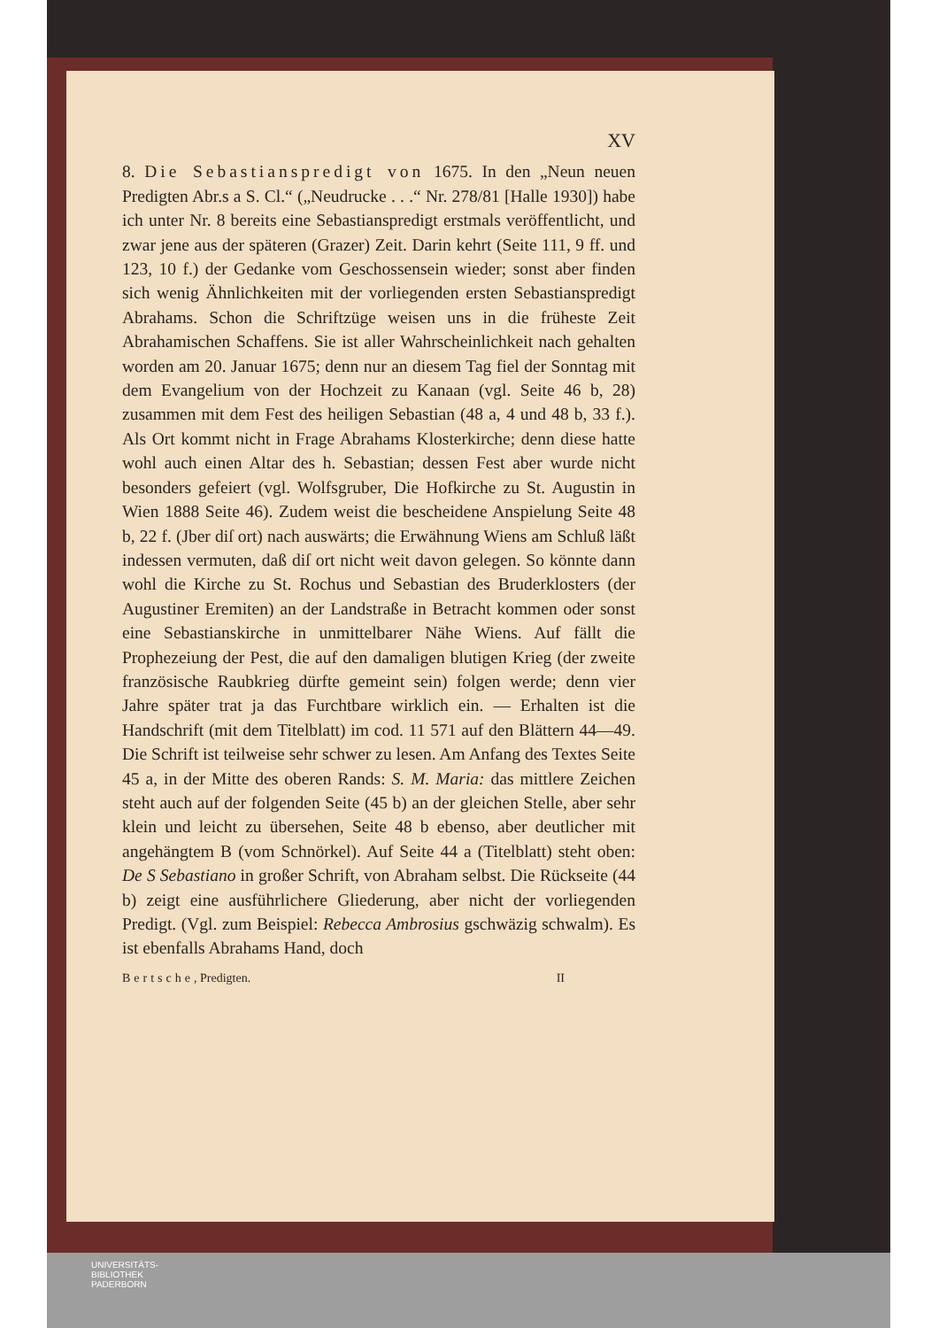XV
8. Die Sebastianspredigt von 1675. In den „Neun neuen Predigten Abr.s a S. Cl.“ („Neudrucke . . .“ Nr. 278/81 [Halle 1930]) habe ich unter Nr. 8 bereits eine Sebastianspredigt erstmals veröffentlicht, und zwar jene aus der späteren (Grazer) Zeit. Darin kehrt (Seite 111, 9 ff. und 123, 10 f.) der Gedanke vom Geschossensein wieder; sonst aber finden sich wenig Ähnlichkeiten mit der vorliegenden ersten Sebastianspredigt Abrahams. Schon die Schriftzüge weisen uns in die früheste Zeit Abrahamischen Schaffens. Sie ist aller Wahrscheinlichkeit nach gehalten worden am 20. Januar 1675; denn nur an diesem Tag fiel der Sonntag mit dem Evangelium von der Hochzeit zu Kanaan (vgl. Seite 46 b, 28) zusammen mit dem Fest des heiligen Sebastian (48 a, 4 und 48 b, 33 f.). Als Ort kommt nicht in Frage Abrahams Klosterkirche; denn diese hatte wohl auch einen Altar des h. Sebastian; dessen Fest aber wurde nicht besonders gefeiert (vgl. Wolfsgruber, Die Hofkirche zu St. Augustin in Wien 1888 Seite 46). Zudem weist die bescheidene Anspielung Seite 48 b, 22 f. (Jber diſ ort) nach auswärts; die Erwähnung Wiens am Schluß läßt indessen vermuten, daß diſ ort nicht weit davon gelegen. So könnte dann wohl die Kirche zu St. Rochus und Sebastian des Bruderklosters (der Augustiner Eremiten) an der Landstraße in Betracht kommen oder sonst eine Sebastianskirche in unmittelbarer Nähe Wiens. Auf fällt die Prophezeiung der Pest, die auf den damaligen blutigen Krieg (der zweite französische Raubkrieg dürfte gemeint sein) folgen werde; denn vier Jahre später trat ja das Furchtbare wirklich ein. — Erhalten ist die Handschrift (mit dem Titelblatt) im cod. 11 571 auf den Blättern 44—49. Die Schrift ist teilweise sehr schwer zu lesen. Am Anfang des Textes Seite 45 a, in der Mitte des oberen Rands: S. M. Maria: das mittlere Zeichen steht auch auf der folgenden Seite (45 b) an der gleichen Stelle, aber sehr klein und leicht zu übersehen, Seite 48 b ebenso, aber deutlicher mit angehängtem B (vom Schnörkel). Auf Seite 44 a (Titelblatt) steht oben: De S Sebastiano in großer Schrift, von Abraham selbst. Die Rückseite (44 b) zeigt eine ausführlichere Gliederung, aber nicht der vorliegenden Predigt. (Vgl. zum Beispiel: Rebecca Ambrosius gschwäzig schwalm). Es ist ebenfalls Abrahams Hand, doch
Bertsche, Predigten. II
UNIVERSITÄTS-
BIBLIOTHEK
PADERBORN